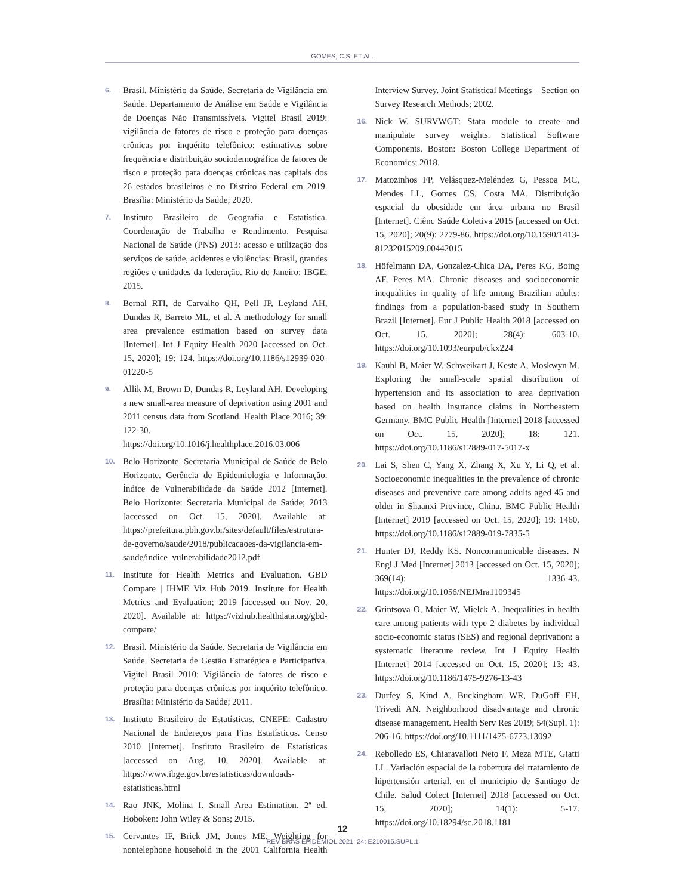GOMES, C.S. ET AL.
6. Brasil. Ministério da Saúde. Secretaria de Vigilância em Saúde. Departamento de Análise em Saúde e Vigilância de Doenças Não Transmissíveis. Vigitel Brasil 2019: vigilância de fatores de risco e proteção para doenças crônicas por inquérito telefônico: estimativas sobre frequência e distribuição sociodemográfica de fatores de risco e proteção para doenças crônicas nas capitais dos 26 estados brasileiros e no Distrito Federal em 2019. Brasília: Ministério da Saúde; 2020.
7. Instituto Brasileiro de Geografia e Estatística. Coordenação de Trabalho e Rendimento. Pesquisa Nacional de Saúde (PNS) 2013: acesso e utilização dos serviços de saúde, acidentes e violências: Brasil, grandes regiões e unidades da federação. Rio de Janeiro: IBGE; 2015.
8. Bernal RTI, de Carvalho QH, Pell JP, Leyland AH, Dundas R, Barreto ML, et al. A methodology for small area prevalence estimation based on survey data [Internet]. Int J Equity Health 2020 [accessed on Oct. 15, 2020]; 19: 124. https://doi.org/10.1186/s12939-020-01220-5
9. Allik M, Brown D, Dundas R, Leyland AH. Developing a new small-area measure of deprivation using 2001 and 2011 census data from Scotland. Health Place 2016; 39: 122-30. https://doi.org/10.1016/j.healthplace.2016.03.006
10. Belo Horizonte. Secretaria Municipal de Saúde de Belo Horizonte. Gerência de Epidemiologia e Informação. Índice de Vulnerabilidade da Saúde 2012 [Internet]. Belo Horizonte: Secretaria Municipal de Saúde; 2013 [accessed on Oct. 15, 2020]. Available at: https://prefeitura.pbh.gov.br/sites/default/files/estrutura-de-governo/saude/2018/publicacaoes-da-vigilancia-em-saude/indice_vulnerabilidade2012.pdf
11. Institute for Health Metrics and Evaluation. GBD Compare | IHME Viz Hub 2019. Institute for Health Metrics and Evaluation; 2019 [accessed on Nov. 20, 2020]. Available at: https://vizhub.healthdata.org/gbd-compare/
12. Brasil. Ministério da Saúde. Secretaria de Vigilância em Saúde. Secretaria de Gestão Estratégica e Participativa. Vigitel Brasil 2010: Vigilância de fatores de risco e proteção para doenças crônicas por inquérito telefônico. Brasília: Ministério da Saúde; 2011.
13. Instituto Brasileiro de Estatísticas. CNEFE: Cadastro Nacional de Endereços para Fins Estatísticos. Censo 2010 [Internet]. Instituto Brasileiro de Estatísticas [accessed on Aug. 10, 2020]. Available at: https://www.ibge.gov.br/estatisticas/downloads-estatisticas.html
14. Rao JNK, Molina I. Small Area Estimation. 2ª ed. Hoboken: John Wiley & Sons; 2015.
15. Cervantes IF, Brick JM, Jones ME. Weighting for nontelephone household in the 2001 California Health Interview Survey. Joint Statistical Meetings – Section on Survey Research Methods; 2002.
16. Nick W. SURVWGT: Stata module to create and manipulate survey weights. Statistical Software Components. Boston: Boston College Department of Economics; 2018.
17. Matozinhos FP, Velásquez-Meléndez G, Pessoa MC, Mendes LL, Gomes CS, Costa MA. Distribuição espacial da obesidade em área urbana no Brasil [Internet]. Ciênc Saúde Coletiva 2015 [accessed on Oct. 15, 2020]; 20(9): 2779-86. https://doi.org/10.1590/1413-81232015209.00442015
18. Höfelmann DA, Gonzalez-Chica DA, Peres KG, Boing AF, Peres MA. Chronic diseases and socioeconomic inequalities in quality of life among Brazilian adults: findings from a population-based study in Southern Brazil [Internet]. Eur J Public Health 2018 [accessed on Oct. 15, 2020]; 28(4): 603-10. https://doi.org/10.1093/eurpub/ckx224
19. Kauhl B, Maier W, Schweikart J, Keste A, Moskwyn M. Exploring the small-scale spatial distribution of hypertension and its association to area deprivation based on health insurance claims in Northeastern Germany. BMC Public Health [Internet] 2018 [accessed on Oct. 15, 2020]; 18: 121. https://doi.org/10.1186/s12889-017-5017-x
20. Lai S, Shen C, Yang X, Zhang X, Xu Y, Li Q, et al. Socioeconomic inequalities in the prevalence of chronic diseases and preventive care among adults aged 45 and older in Shaanxi Province, China. BMC Public Health [Internet] 2019 [accessed on Oct. 15, 2020]; 19: 1460. https://doi.org/10.1186/s12889-019-7835-5
21. Hunter DJ, Reddy KS. Noncommunicable diseases. N Engl J Med [Internet] 2013 [accessed on Oct. 15, 2020]; 369(14): 1336-43. https://doi.org/10.1056/NEJMra1109345
22. Grintsova O, Maier W, Mielck A. Inequalities in health care among patients with type 2 diabetes by individual socio-economic status (SES) and regional deprivation: a systematic literature review. Int J Equity Health [Internet] 2014 [accessed on Oct. 15, 2020]; 13: 43. https://doi.org/10.1186/1475-9276-13-43
23. Durfey S, Kind A, Buckingham WR, DuGoff EH, Trivedi AN. Neighborhood disadvantage and chronic disease management. Health Serv Res 2019; 54(Supl. 1): 206-16. https://doi.org/10.1111/1475-6773.13092
24. Rebolledo ES, Chiaravalloti Neto F, Meza MTE, Giatti LL. Variación espacial de la cobertura del tratamiento de hipertensión arterial, en el municipio de Santiago de Chile. Salud Colect [Internet] 2018 [accessed on Oct. 15, 2020]; 14(1): 5-17. https://doi.org/10.18294/sc.2018.1181
12
REV BRAS EPIDEMIOL 2021; 24: E210015.SUPL.1